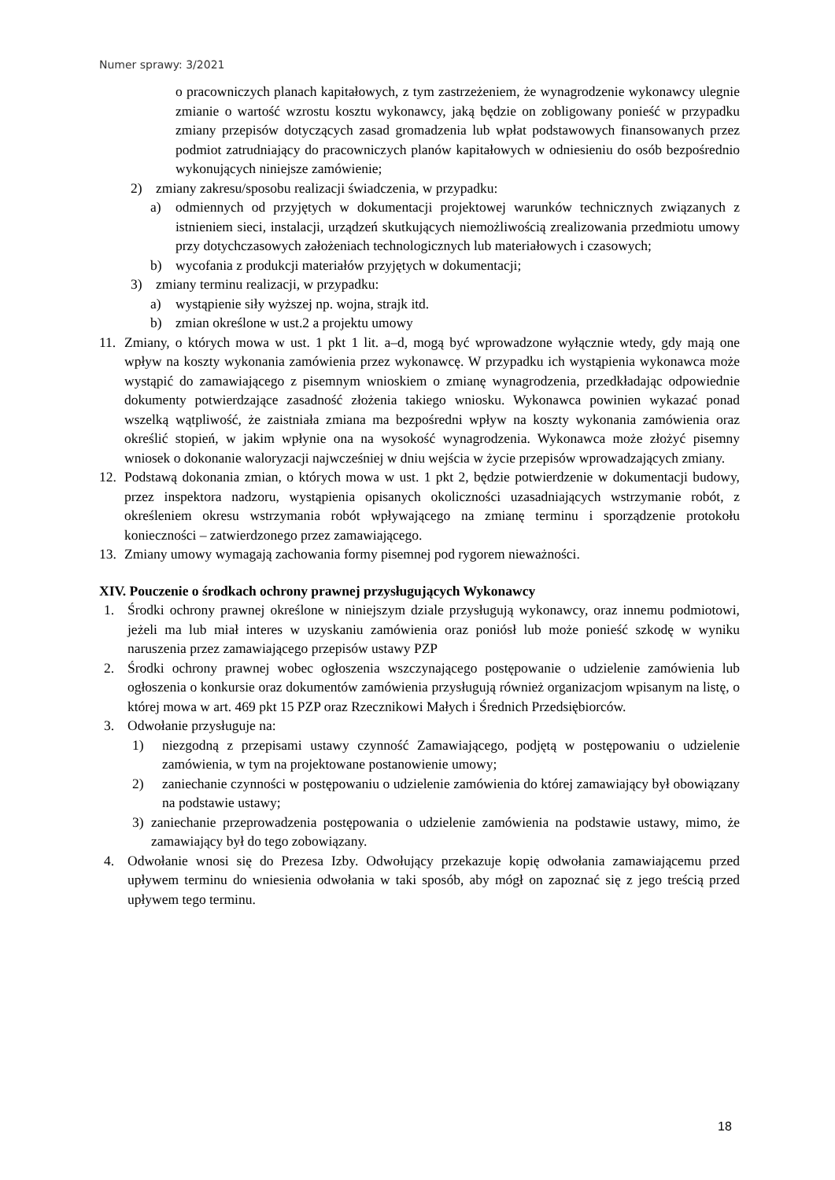Numer sprawy: 3/2021
o pracowniczych planach kapitałowych, z tym zastrzeżeniem, że wynagrodzenie wykonawcy ulegnie zmianie o wartość wzrostu kosztu wykonawcy, jaką będzie on zobligowany ponieść w przypadku zmiany przepisów dotyczących zasad gromadzenia lub wpłat podstawowych finansowanych przez podmiot zatrudniający do pracowniczych planów kapitałowych w odniesieniu do osób bezpośrednio wykonujących niniejsze zamówienie;
2) zmiany zakresu/sposobu realizacji świadczenia, w przypadku:
a) odmiennych od przyjętych w dokumentacji projektowej warunków technicznych związanych z istnieniem sieci, instalacji, urządzeń skutkujących niemożliwością zrealizowania przedmiotu umowy przy dotychczasowych założeniach technologicznych lub materiałowych i czasowych;
b) wycofania z produkcji materiałów przyjętych w dokumentacji;
3) zmiany terminu realizacji, w przypadku:
a) wystąpienie siły wyższej np. wojna, strajk itd.
b) zmian określone w ust.2 a projektu umowy
11. Zmiany, o których mowa w ust. 1 pkt 1 lit. a–d, mogą być wprowadzone wyłącznie wtedy, gdy mają one wpływ na koszty wykonania zamówienia przez wykonawcę. W przypadku ich wystąpienia wykonawca może wystąpić do zamawiającego z pisemnym wnioskiem o zmianę wynagrodzenia, przedkładając odpowiednie dokumenty potwierdzające zasadność złożenia takiego wniosku. Wykonawca powinien wykazać ponad wszelką wątpliwość, że zaistniała zmiana ma bezpośredni wpływ na koszty wykonania zamówienia oraz określić stopień, w jakim wpłynie ona na wysokość wynagrodzenia. Wykonawca może złożyć pisemny wniosek o dokonanie waloryzacji najwcześniej w dniu wejścia w życie przepisów wprowadzających zmiany.
12. Podstawą dokonania zmian, o których mowa w ust. 1 pkt 2, będzie potwierdzenie w dokumentacji budowy, przez inspektora nadzoru, wystąpienia opisanych okoliczności uzasadniających wstrzymanie robót, z określeniem okresu wstrzymania robót wpływającego na zmianę terminu i sporządzenie protokołu konieczności – zatwierdzonego przez zamawiającego.
13. Zmiany umowy wymagają zachowania formy pisemnej pod rygorem nieważności.
XIV. Pouczenie o środkach ochrony prawnej przysługujących Wykonawcy
1. Środki ochrony prawnej określone w niniejszym dziale przysługują wykonawcy, oraz innemu podmiotowi, jeżeli ma lub miał interes w uzyskaniu zamówienia oraz poniósł lub może ponieść szkodę w wyniku naruszenia przez zamawiającego przepisów ustawy PZP
2. Środki ochrony prawnej wobec ogłoszenia wszczynającego postępowanie o udzielenie zamówienia lub ogłoszenia o konkursie oraz dokumentów zamówienia przysługują również organizacjom wpisanym na listę, o której mowa w art. 469 pkt 15 PZP oraz Rzecznikowi Małych i Średnich Przedsiębiorców.
3. Odwołanie przysługuje na:
1) niezgodną z przepisami ustawy czynność Zamawiającego, podjętą w postępowaniu o udzielenie zamówienia, w tym na projektowane postanowienie umowy;
2) zaniechanie czynności w postępowaniu o udzielenie zamówienia do której zamawiający był obowiązany na podstawie ustawy;
3) zaniechanie przeprowadzenia postępowania o udzielenie zamówienia na podstawie ustawy, mimo, że zamawiający był do tego zobowiązany.
4. Odwołanie wnosi się do Prezesa Izby. Odwołujący przekazuje kopię odwołania zamawiającemu przed upływem terminu do wniesienia odwołania w taki sposób, aby mógł on zapoznać się z jego treścią przed upływem tego terminu.
18